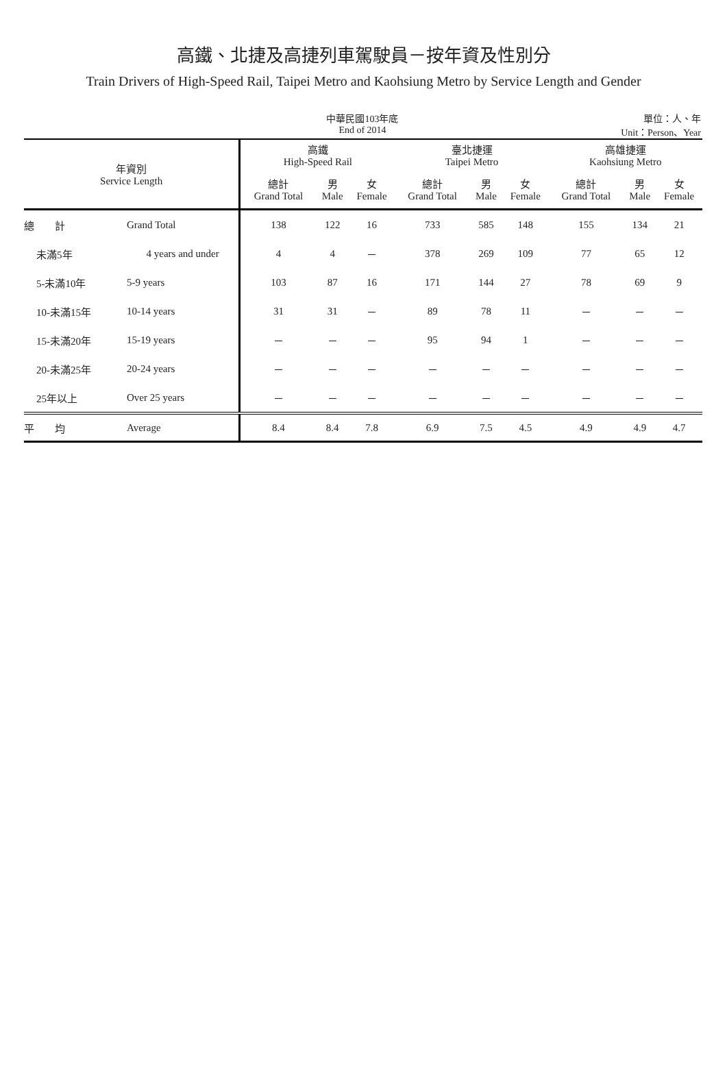高鐵、北捷及高捷列車駕駛員－按年資及性別分
Train Drivers of High-Speed Rail, Taipei Metro and Kaohsiung Metro by Service Length and Gender
中華民國103年底
End of 2014
單位：人、年
Unit：Person、Year
| 年資別 Service Length | | 高鐵 High-Speed Rail | | | 臺北捷運 Taipei Metro | | | 高雄捷運 Kaohsiung Metro | | |
| --- | --- | --- | --- | --- | --- | --- | --- | --- | --- | --- |
| | | 總計 Grand Total | 男 Male | 女 Female | 總計 Grand Total | 男 Male | 女 Female | 總計 Grand Total | 男 Male | 女 Female |
| 總 計 | Grand Total | 138 | 122 | 16 | 733 | 585 | 148 | 155 | 134 | 21 |
| 未滿5年 | 4 years and under | 4 | 4 | － | 378 | 269 | 109 | 77 | 65 | 12 |
| 5-未滿10年 | 5-9 years | 103 | 87 | 16 | 171 | 144 | 27 | 78 | 69 | 9 |
| 10-未滿15年 | 10-14 years | 31 | 31 | － | 89 | 78 | 11 | － | － | － |
| 15-未滿20年 | 15-19 years | － | － | － | 95 | 94 | 1 | － | － | － |
| 20-未滿25年 | 20-24 years | － | － | － | － | － | － | － | － | － |
| 25年以上 | Over 25 years | － | － | － | － | － | － | － | － | － |
| 平 均 | Average | 8.4 | 8.4 | 7.8 | 6.9 | 7.5 | 4.5 | 4.9 | 4.9 | 4.7 |